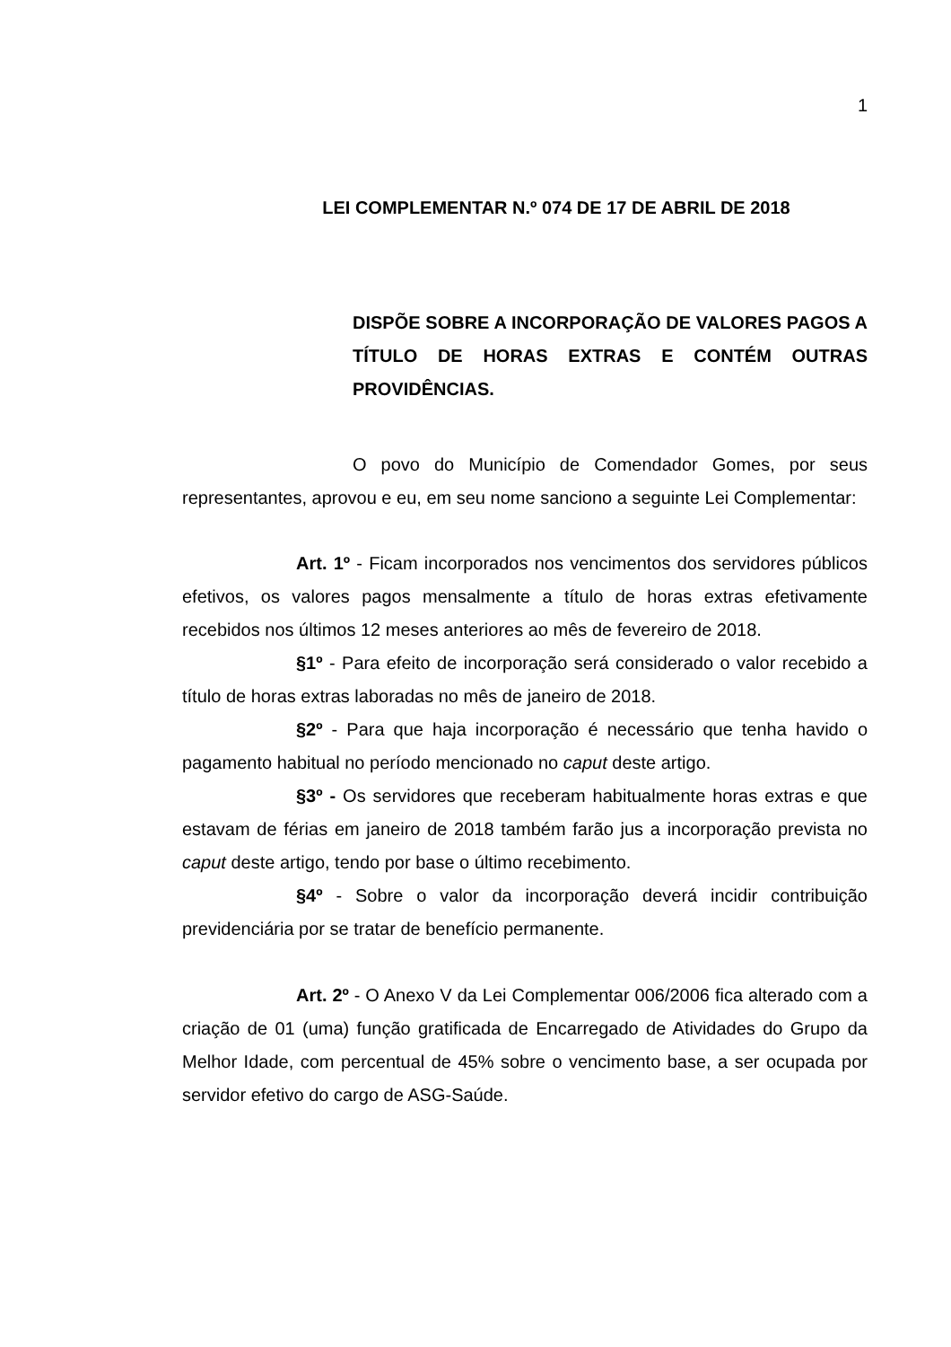1
LEI COMPLEMENTAR N.º 074 DE 17 DE ABRIL DE 2018
DISPÕE SOBRE A INCORPORAÇÃO DE VALORES PAGOS A TÍTULO DE HORAS EXTRAS E CONTÉM OUTRAS PROVIDÊNCIAS.
O povo do Município de Comendador Gomes, por seus representantes, aprovou e eu, em seu nome sanciono a seguinte Lei Complementar:
Art. 1º - Ficam incorporados nos vencimentos dos servidores públicos efetivos, os valores pagos mensalmente a título de horas extras efetivamente recebidos nos últimos 12 meses anteriores ao mês de fevereiro de 2018.
§1º - Para efeito de incorporação será considerado o valor recebido a título de horas extras laboradas no mês de janeiro de 2018.
§2º - Para que haja incorporação é necessário que tenha havido o pagamento habitual no período mencionado no caput deste artigo.
§3º - Os servidores que receberam habitualmente horas extras e que estavam de férias em janeiro de 2018 também farão jus a incorporação prevista no caput deste artigo, tendo por base o último recebimento.
§4º - Sobre o valor da incorporação deverá incidir contribuição previdenciária por se tratar de benefício permanente.
Art. 2º - O Anexo V da Lei Complementar 006/2006 fica alterado com a criação de 01 (uma) função gratificada de Encarregado de Atividades do Grupo da Melhor Idade, com percentual de 45% sobre o vencimento base, a ser ocupada por servidor efetivo do cargo de ASG-Saúde.